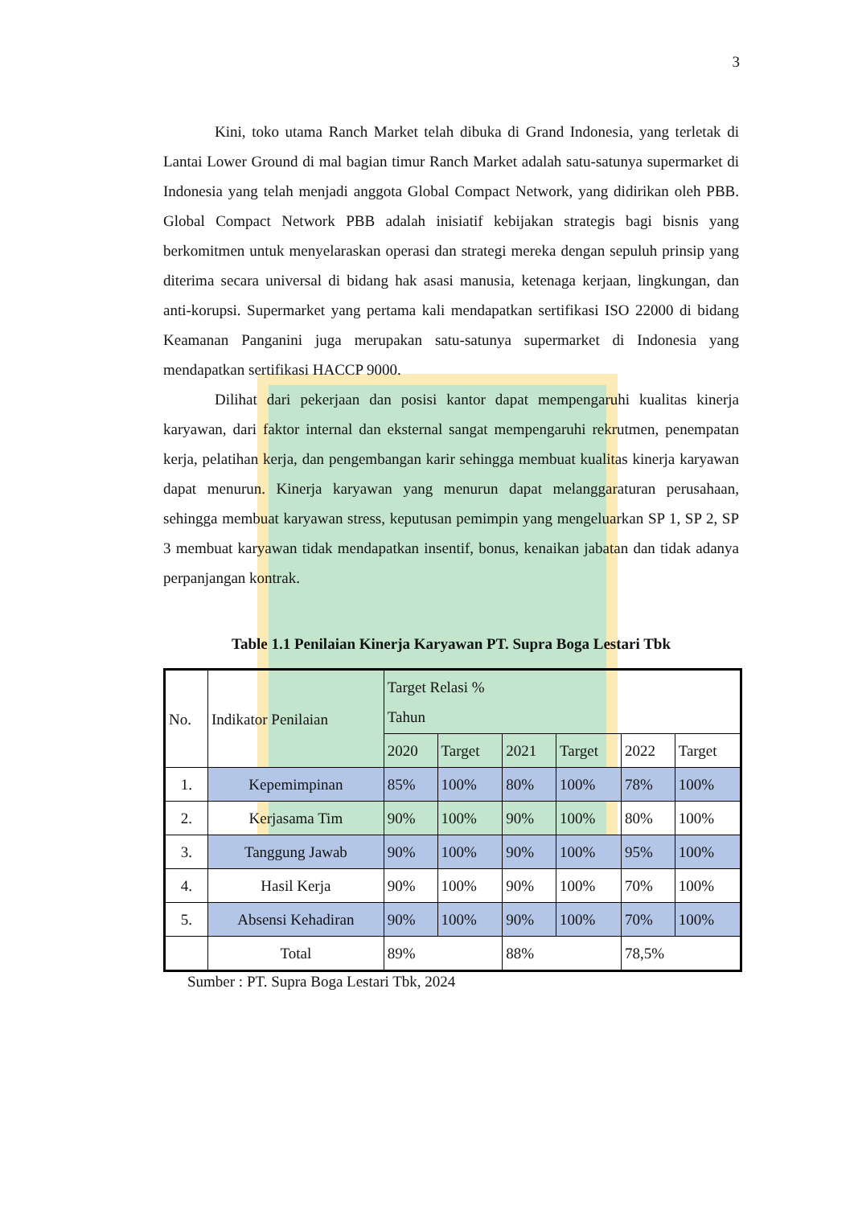3
Kini, toko utama Ranch Market telah dibuka di Grand Indonesia, yang terletak di Lantai Lower Ground di mal bagian timur Ranch Market adalah satu-satunya supermarket di Indonesia yang telah menjadi anggota Global Compact Network, yang didirikan oleh PBB. Global Compact Network PBB adalah inisiatif kebijakan strategis bagi bisnis yang berkomitmen untuk menyelaraskan operasi dan strategi mereka dengan sepuluh prinsip yang diterima secara universal di bidang hak asasi manusia, ketenaga kerjaan, lingkungan, dan anti-korupsi. Supermarket yang pertama kali mendapatkan sertifikasi ISO 22000 di bidang Keamanan Panganini juga merupakan satu-satunya supermarket di Indonesia yang mendapatkan sertifikasi HACCP 9000.
Dilihat dari pekerjaan dan posisi kantor dapat mempengaruhi kualitas kinerja karyawan, dari faktor internal dan eksternal sangat mempengaruhi rekrutmen, penempatan kerja, pelatihan kerja, dan pengembangan karir sehingga membuat kualitas kinerja karyawan dapat menurun. Kinerja karyawan yang menurun dapat melanggaraturan perusahaan, sehingga membuat karyawan stress, keputusan pemimpin yang mengeluarkan SP 1, SP 2, SP 3 membuat karyawan tidak mendapatkan insentif, bonus, kenaikan jabatan dan tidak adanya perpanjangan kontrak.
Table 1.1 Penilaian Kinerja Karyawan PT. Supra Boga Lestari Tbk
| No. | Indikator Penilaian | Target Relasi % Tahun | | | | | |
| --- | --- | --- | --- | --- | --- | --- | --- |
| | | 2020 | Target | 2021 | Target | 2022 | Target |
| 1. | Kepemimpinan | 85% | 100% | 80% | 100% | 78% | 100% |
| 2. | Kerjasama Tim | 90% | 100% | 90% | 100% | 80% | 100% |
| 3. | Tanggung Jawab | 90% | 100% | 90% | 100% | 95% | 100% |
| 4. | Hasil Kerja | 90% | 100% | 90% | 100% | 70% | 100% |
| 5. | Absensi Kehadiran | 90% | 100% | 90% | 100% | 70% | 100% |
| | Total | 89% | | 88% | | 78,5% | |
Sumber : PT. Supra Boga Lestari Tbk, 2024